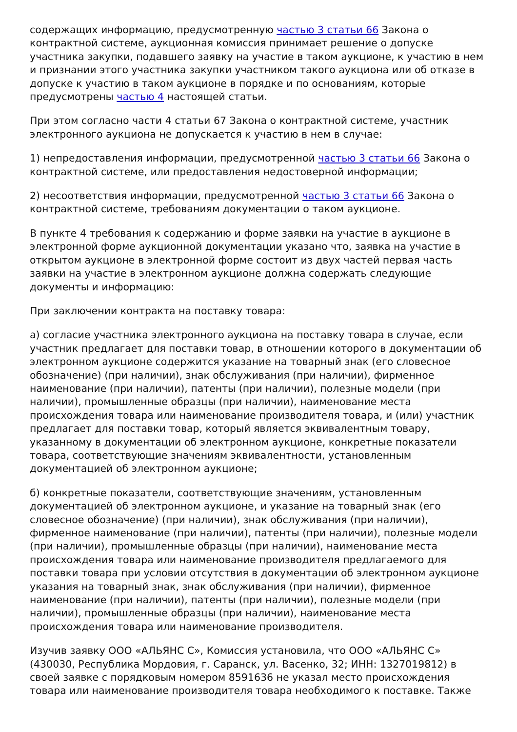содержащих информацию, предусмотренную частью 3 статьи 66 Закона о контрактной системе, аукционная комиссия принимает решение о допуске участника закупки, подавшего заявку на участие в таком аукционе, к участию в нем и признании этого участника закупки участником такого аукциона или об отказе в допуске к участию в таком аукционе в порядке и по основаниям, которые предусмотрены частью 4 настоящей статьи.
При этом согласно части 4 статьи 67 Закона о контрактной системе, участник электронного аукциона не допускается к участию в нем в случае:
1) непредоставления информации, предусмотренной частью 3 статьи 66 Закона о контрактной системе, или предоставления недостоверной информации;
2) несоответствия информации, предусмотренной частью 3 статьи 66 Закона о контрактной системе, требованиям документации о таком аукционе.
В пункте 4 требования к содержанию и форме заявки на участие в аукционе в электронной форме аукционной документации указано что, заявка на участие в открытом аукционе в электронной форме состоит из двух частей первая часть заявки на участие в электронном аукционе должна содержать следующие документы и информацию:
При заключении контракта на поставку товара:
а) согласие участника электронного аукциона на поставку товара в случае, если участник предлагает для поставки товар, в отношении которого в документации об электронном аукционе содержится указание на товарный знак (его словесное обозначение) (при наличии), знак обслуживания (при наличии), фирменное наименование (при наличии), патенты (при наличии), полезные модели (при наличии), промышленные образцы (при наличии), наименование места происхождения товара или наименование производителя товара, и (или) участник предлагает для поставки товар, который является эквивалентным товару, указанному в документации об электронном аукционе, конкретные показатели товара, соответствующие значениям эквивалентности, установленным документацией об электронном аукционе;
б) конкретные показатели, соответствующие значениям, установленным документацией об электронном аукционе, и указание на товарный знак (его словесное обозначение) (при наличии), знак обслуживания (при наличии), фирменное наименование (при наличии), патенты (при наличии), полезные модели (при наличии), промышленные образцы (при наличии), наименование места происхождения товара или наименование производителя предлагаемого для поставки товара при условии отсутствия в документации об электронном аукционе указания на товарный знак, знак обслуживания (при наличии), фирменное наименование (при наличии), патенты (при наличии), полезные модели (при наличии), промышленные образцы (при наличии), наименование места происхождения товара или наименование производителя.
Изучив заявку ООО «АЛЬЯНС С», Комиссия установила, что ООО «АЛЬЯНС С» (430030, Республика Мордовия, г. Саранск, ул. Васенко, 32; ИНН: 1327019812) в своей заявке с порядковым номером 8591636 не указал место происхождения товара или наименование производителя товара необходимого к поставке. Также